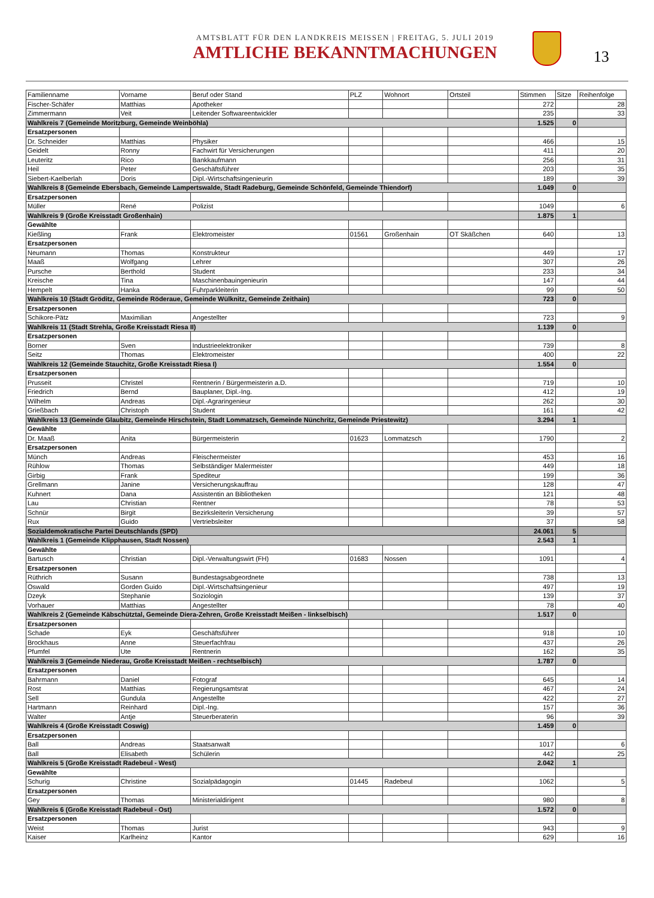AMTSBLATT FÜR DEN LANDKREIS MEISSEN | FREITAG, 5. JULI 2019
AMTLICHE BEKANNTMACHUNGEN
13
| Familienname | Vorname | Beruf oder Stand | PLZ | Wohnort | Ortsteil | Stimmen | Sitze | Reihenfolge |
| --- | --- | --- | --- | --- | --- | --- | --- | --- |
| Fischer-Schäfer | Matthias | Apotheker | | | | 272 | | 28 |
| Zimmermann | Veit | Leitender Softwareentwickler | | | | 235 | | 33 |
| Wahlkreis 7 (Gemeinde Moritzburg, Gemeinde Weinböhla) | | | | | | 1.525 | 0 | |
| Ersatzpersonen | | | | | | | | |
| Dr. Schneider | Matthias | Physiker | | | | 466 | | 15 |
| Geidelt | Ronny | Fachwirt für Versicherungen | | | | 411 | | 20 |
| Leuteritz | Rico | Bankkaufmann | | | | 256 | | 31 |
| Heil | Peter | Geschäftsführer | | | | 203 | | 35 |
| Siebert-Kaelberlah | Doris | Dipl.-Wirtschaftsingenieurin | | | | 189 | | 39 |
| Wahlkreis 8 (Gemeinde Ebersbach, Gemeinde Lampertswalde, Stadt Radeburg, Gemeinde Schönfeld, Gemeinde Thiendorf) | | | | | | 1.049 | 0 | |
| Ersatzpersonen | | | | | | | | |
| Müller | René | Polizist | | | | 1049 | | 6 |
| Wahlkreis 9 (Große Kreisstadt Großenhain) | | | | | | 1.875 | 1 | |
| Gewählte | | | | | | | | |
| Kießling | Frank | Elektromeister | 01561 | Großenhain | OT Skäßchen | 640 | | 13 |
| Ersatzpersonen | | | | | | | | |
| Neumann | Thomas | Konstrukteur | | | | 449 | | 17 |
| Maaß | Wolfgang | Lehrer | | | | 307 | | 26 |
| Pursche | Berthold | Student | | | | 233 | | 34 |
| Kreische | Tina | Maschinenbauingenieurin | | | | 147 | | 44 |
| Hempelt | Hanka | Fuhrparkleiterin | | | | 99 | | 50 |
| Wahlkreis 10 (Stadt Gröditz, Gemeinde Röderaue, Gemeinde Wülknitz, Gemeinde Zeithain) | | | | | | 723 | 0 | |
| Ersatzpersonen | | | | | | | | |
| Schikore-Pätz | Maximilian | Angestellter | | | | 723 | | 9 |
| Wahlkreis 11 (Stadt Strehla, Große Kreisstadt Riesa II) | | | | | | 1.139 | 0 | |
| Ersatzpersonen | | | | | | | | |
| Borner | Sven | Industrieelektroniker | | | | 739 | | 8 |
| Seitz | Thomas | Elektromeister | | | | 400 | | 22 |
| Wahlkreis 12 (Gemeinde Stauchitz, Große Kreisstadt Riesa I) | | | | | | 1.554 | 0 | |
| Ersatzpersonen | | | | | | | | |
| Prusseit | Christel | Rentnerin / Bürgermeisterin a.D. | | | | 719 | | 10 |
| Friedrich | Bernd | Bauplaner, Dipl.-Ing. | | | | 412 | | 19 |
| Wilhelm | Andreas | Dipl.-Agraringenieur | | | | 262 | | 30 |
| Grießbach | Christoph | Student | | | | 161 | | 42 |
| Wahlkreis 13 (Gemeinde Glaubitz, Gemeinde Hirschstein, Stadt Lommatzsch, Gemeinde Nünchritz, Gemeinde Priestewitz) | | | | | | 3.294 | 1 | |
| Gewählte | | | | | | | | |
| Dr. Maaß | Anita | Bürgermeisterin | 01623 | Lommatzsch | | 1790 | | 2 |
| Ersatzpersonen | | | | | | | | |
| Münch | Andreas | Fleischermeister | | | | 453 | | 16 |
| Rühlow | Thomas | Selbständiger Malermeister | | | | 449 | | 18 |
| Girbig | Frank | Spediteur | | | | 199 | | 36 |
| Grellmann | Janine | Versicherungskauffrau | | | | 128 | | 47 |
| Kuhnert | Dana | Assistentin an Bibliotheken | | | | 121 | | 48 |
| Lau | Christian | Rentner | | | | 78 | | 53 |
| Schnür | Birgit | Bezirksleiterin Versicherung | | | | 39 | | 57 |
| Rux | Guido | Vertriebsleiter | | | | 37 | | 58 |
| Sozialdemokratische Partei Deutschlands (SPD) | | | | | | 24.061 | 5 | |
| Wahlkreis 1 (Gemeinde Klipphausen, Stadt Nossen) | | | | | | 2.543 | 1 | |
| Gewählte | | | | | | | | |
| Bartusch | Christian | Dipl.-Verwaltungswirt (FH) | 01683 | Nossen | | 1091 | | 4 |
| Ersatzpersonen | | | | | | | | |
| Rüthrich | Susann | Bundestagsabgeordnete | | | | 738 | | 13 |
| Oswald | Gorden Guido | Dipl.-Wirtschaftsingenieur | | | | 497 | | 19 |
| Dzeyk | Stephanie | Soziologin | | | | 139 | | 37 |
| Vorhauer | Matthias | Angestellter | | | | 78 | | 40 |
| Wahlkreis 2 (Gemeinde Käbschütztal, Gemeinde Diera-Zehren, Große Kreisstadt Meißen - linkselbisch) | | | | | | 1.517 | 0 | |
| Ersatzpersonen | | | | | | | | |
| Schade | Eyk | Geschäftsführer | | | | 918 | | 10 |
| Brockhaus | Anne | Steuerfachfrau | | | | 437 | | 26 |
| Pfumfel | Ute | Rentnerin | | | | 162 | | 35 |
| Wahlkreis 3 (Gemeinde Niederau, Große Kreisstadt Meißen - rechtselbisch) | | | | | | 1.787 | 0 | |
| Ersatzpersonen | | | | | | | | |
| Bahrmann | Daniel | Fotograf | | | | 645 | | 14 |
| Rost | Matthias | Regierungsamtsrat | | | | 467 | | 24 |
| Sell | Gundula | Angestellte | | | | 422 | | 27 |
| Hartmann | Reinhard | Dipl.-Ing. | | | | 157 | | 36 |
| Walter | Antje | Steuerberaterin | | | | 96 | | 39 |
| Wahlkreis 4 (Große Kreisstadt Coswig) | | | | | | 1.459 | 0 | |
| Ersatzpersonen | | | | | | | | |
| Ball | Andreas | Staatsanwalt | | | | 1017 | | 6 |
| Ball | Elisabeth | Schülerin | | | | 442 | | 25 |
| Wahlkreis 5 (Große Kreisstadt Radebeul - West) | | | | | | 2.042 | 1 | |
| Gewählte | | | | | | | | |
| Schurig | Christine | Sozialpädagogin | 01445 | Radebeul | | 1062 | | 5 |
| Ersatzpersonen | | | | | | | | |
| Gey | Thomas | Ministerialdirigent | | | | 980 | | 8 |
| Wahlkreis 6 (Große Kreisstadt Radebeul - Ost) | | | | | | 1.572 | 0 | |
| Ersatzpersonen | | | | | | | | |
| Weist | Thomas | Jurist | | | | 943 | | 9 |
| Kaiser | Karlheinz | Kantor | | | | 629 | | 16 |